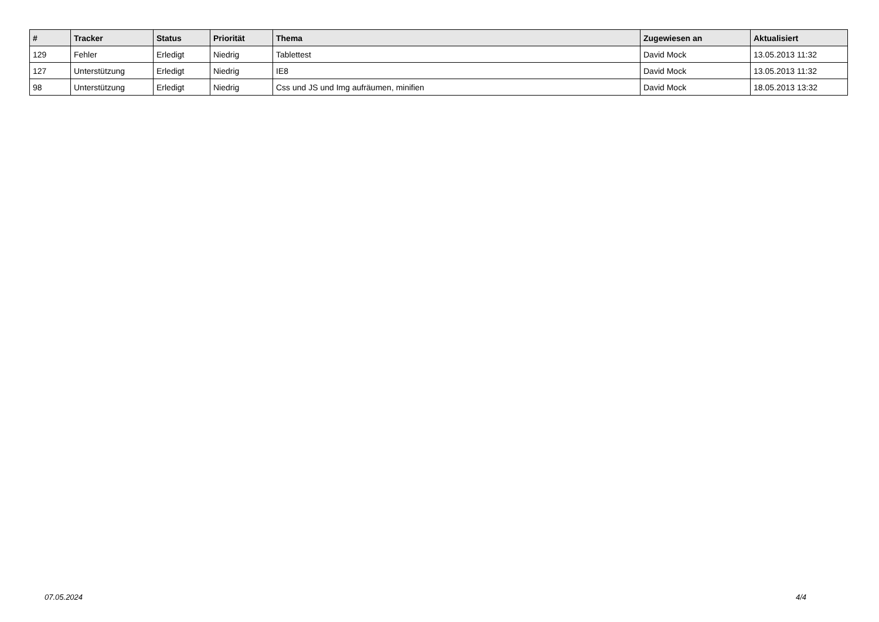| # | Tracker | Status | Priorität | Thema | Zugewiesen an | Aktualisiert |
| --- | --- | --- | --- | --- | --- | --- |
| 129 | Fehler | Erledigt | Niedrig | Tablettest | David Mock | 13.05.2013 11:32 |
| 127 | Unterstützung | Erledigt | Niedrig | IE8 | David Mock | 13.05.2013 11:32 |
| 98 | Unterstützung | Erledigt | Niedrig | Css und JS und Img aufräumen, minifien | David Mock | 18.05.2013 13:32 |
07.05.2024 4/4